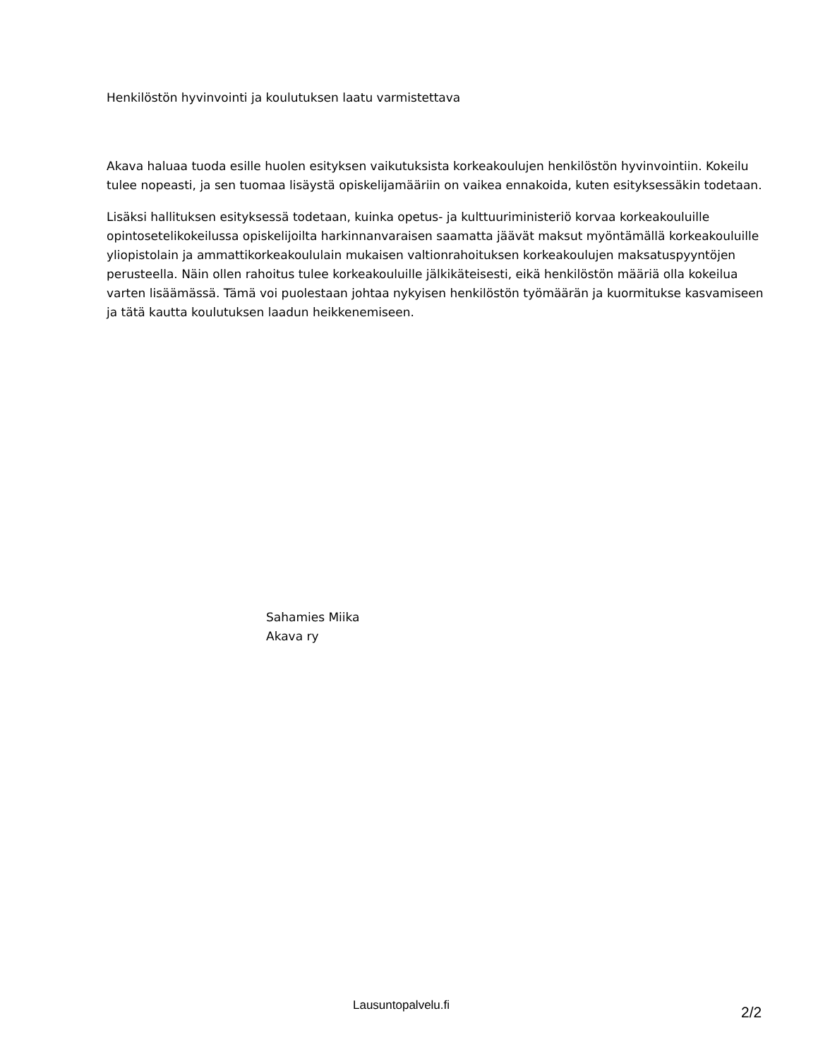Henkilöstön hyvinvointi ja koulutuksen laatu varmistettava
Akava haluaa tuoda esille huolen esityksen vaikutuksista korkeakoulujen henkilöstön hyvinvointiin. Kokeilu tulee nopeasti, ja sen tuomaa lisäystä opiskelijamääriin on vaikea ennakoida, kuten esityksessäkin todetaan.
Lisäksi hallituksen esityksessä todetaan, kuinka opetus- ja kulttuuriministeriö korvaa korkeakouluille opintosetelikokeilussa opiskelijoilta harkinnanvaraisen saamatta jäävät maksut myöntämällä korkeakouluille yliopistolain ja ammattikorkeakoululain mukaisen valtionrahoituksen korkeakoulujen maksatuspyyntöjen perusteella. Näin ollen rahoitus tulee korkeakouluille jälkikäteisesti, eikä henkilöstön määriä olla kokeilua varten lisäämässä. Tämä voi puolestaan johtaa nykyisen henkilöstön työmäärän ja kuormitukse kasvamiseen ja tätä kautta koulutuksen laadun heikkenemiseen.
Sahamies Miika
Akava ry
Lausuntopalvelu.fi 2/2